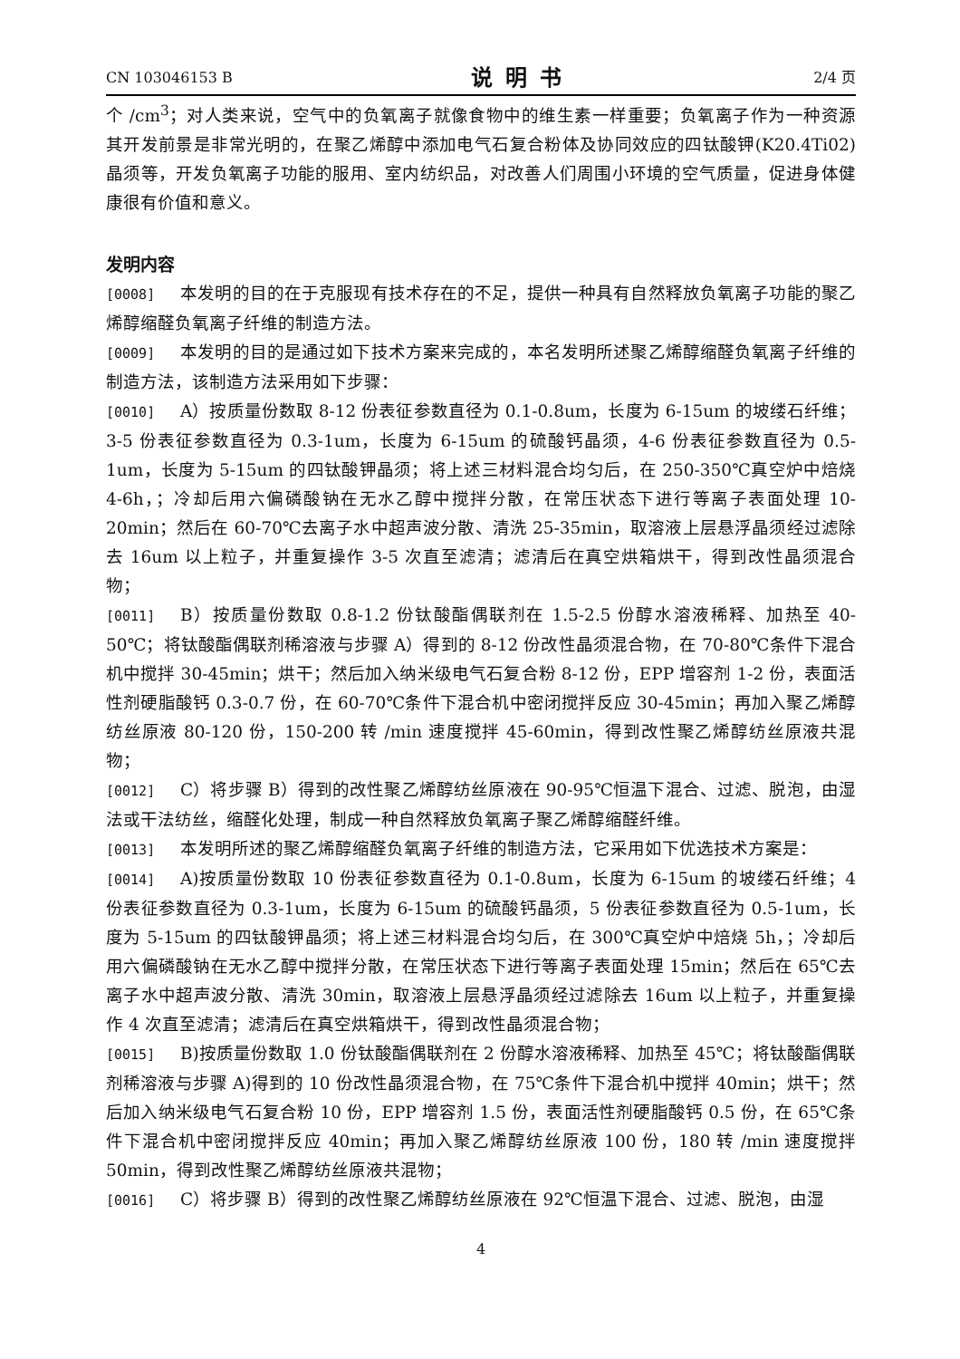CN 103046153 B
说明书
2/4 页
个 /cm<sup>3</sup>；对人类来说，空气中的负氧离子就像食物中的维生素一样重要；负氧离子作为一种资源其开发前景是非常光明的，在聚乙烯醇中添加电气石复合粉体及协同效应的四钛酸钾(K20.4Ti02)晶须等，开发负氧离子功能的服用、室内纺织品，对改善人们周围小环境的空气质量，促进身体健康很有价值和意义。
发明内容
[0008] 本发明的目的在于克服现有技术存在的不足，提供一种具有自然释放负氧离子功能的聚乙烯醇缩醛负氧离子纤维的制造方法。
[0009] 本发明的目的是通过如下技术方案来完成的，本名发明所述聚乙烯醇缩醛负氧离子纤维的制造方法，该制造方法采用如下步骤：
[0010] A）按质量份数取 8-12 份表征参数直径为 0.1-0.8um，长度为 6-15um 的坡缕石纤维；3-5 份表征参数直径为 0.3-1um，长度为 6-15um 的硫酸钙晶须，4-6 份表征参数直径为 0.5-1um，长度为 5-15um 的四钛酸钾晶须；将上述三材料混合均匀后，在 250-350℃真空炉中焙烧 4-6h，；冷却后用六偏磷酸钠在无水乙醇中搅拌分散，在常压状态下进行等离子表面处理 10-20min；然后在 60-70℃去离子水中超声波分散、清洗 25-35min，取溶液上层悬浮晶须经过滤除去 16um 以上粒子，并重复操作 3-5 次直至滤清；滤清后在真空烘箱烘干，得到改性晶须混合物；
[0011] B）按质量份数取 0.8-1.2 份钛酸酯偶联剂在 1.5-2.5 份醇水溶液稀释、加热至 40-50℃；将钛酸酯偶联剂稀溶液与步骤 A）得到的 8-12 份改性晶须混合物，在 70-80℃条件下混合机中搅拌 30-45min；烘干；然后加入纳米级电气石复合粉 8-12 份，EPP 增容剂 1-2 份，表面活性剂硬脂酸钙 0.3-0.7 份，在 60-70℃条件下混合机中密闭搅拌反应 30-45min；再加入聚乙烯醇纺丝原液 80-120 份，150-200 转 /min 速度搅拌 45-60min，得到改性聚乙烯醇纺丝原液共混物；
[0012] C）将步骤 B）得到的改性聚乙烯醇纺丝原液在 90-95℃恒温下混合、过滤、脱泡，由湿法或干法纺丝，缩醛化处理，制成一种自然释放负氧离子聚乙烯醇缩醛纤维。
[0013] 本发明所述的聚乙烯醇缩醛负氧离子纤维的制造方法，它采用如下优选技术方案是：
[0014] A)按质量份数取 10 份表征参数直径为 0.1-0.8um，长度为 6-15um 的坡缕石纤维；4 份表征参数直径为 0.3-1um，长度为 6-15um 的硫酸钙晶须，5 份表征参数直径为 0.5-1um，长度为 5-15um 的四钛酸钾晶须；将上述三材料混合均匀后，在 300℃真空炉中焙烧 5h，；冷却后用六偏磷酸钠在无水乙醇中搅拌分散，在常压状态下进行等离子表面处理 15min；然后在 65℃去离子水中超声波分散、清洗 30min，取溶液上层悬浮晶须经过滤除去 16um 以上粒子，并重复操作 4 次直至滤清；滤清后在真空烘箱烘干，得到改性晶须混合物；
[0015] B)按质量份数取 1.0 份钛酸酯偶联剂在 2 份醇水溶液稀释、加热至 45℃；将钛酸酯偶联剂稀溶液与步骤 A)得到的 10 份改性晶须混合物，在 75℃条件下混合机中搅拌 40min；烘干；然后加入纳米级电气石复合粉 10 份，EPP 增容剂 1.5 份，表面活性剂硬脂酸钙 0.5 份，在 65℃条件下混合机中密闭搅拌反应 40min；再加入聚乙烯醇纺丝原液 100 份，180 转 /min 速度搅拌 50min，得到改性聚乙烯醇纺丝原液共混物；
[0016] C）将步骤 B）得到的改性聚乙烯醇纺丝原液在 92℃恒温下混合、过滤、脱泡，由湿
4